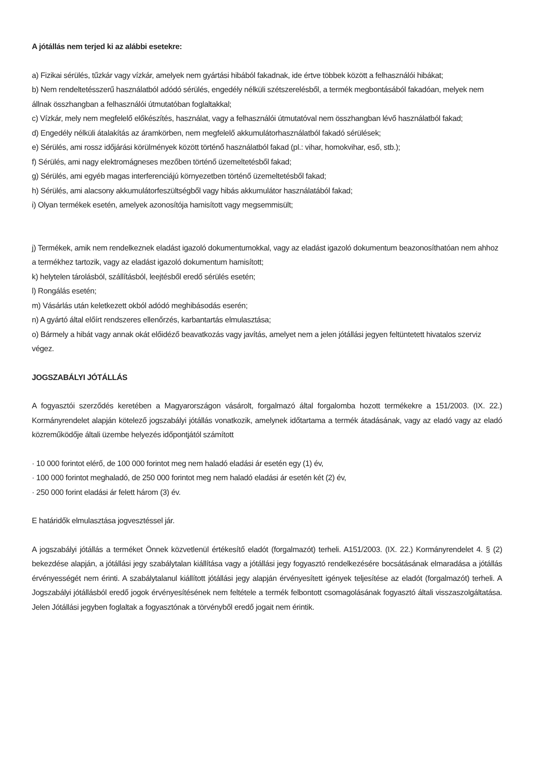A jótállás nem terjed ki az alábbi esetekre:
a) Fizikai sérülés, tűzkár vagy vízkár, amelyek nem gyártási hibából fakadnak, ide értve többek között a felhasználói hibákat;
b) Nem rendeltetésszerű használatból adódó sérülés, engedély nélküli szétszerelésből, a termék megbontásából fakadóan, melyek nem állnak összhangban a felhasználói útmutatóban foglaltakkal;
c) Vízkár, mely nem megfelelő előkészítés, használat, vagy a felhasználói útmutatóval nem összhangban lévő használatból fakad;
d) Engedély nélküli átalakítás az áramkörben, nem megfelelő akkumulátorhasználatból fakadó sérülések;
e) Sérülés, ami rossz időjárási körülmények között történő használatból fakad (pl.: vihar, homokvihar, eső, stb.);
f) Sérülés, ami nagy elektromágneses mezőben történő üzemeltetésből fakad;
g) Sérülés, ami egyéb magas interferenciájú környezetben történő üzemeltetésből fakad;
h) Sérülés, ami alacsony akkumulátorfeszültségből vagy hibás akkumulátor használatából fakad;
i) Olyan termékek esetén, amelyek azonosítója hamisított vagy megsemmisült;
j) Termékek, amik nem rendelkeznek eladást igazoló dokumentumokkal, vagy az eladást igazoló dokumentum beazonosíthatóan nem ahhoz a termékhez tartozik, vagy az eladást igazoló dokumentum hamisított;
k) helytelen tárolásból, szállításból, leejtésből eredő sérülés esetén;
l) Rongálás esetén;
m) Vásárlás után keletkezett okból adódó meghibásodás eserén;
n) A gyártó által előírt rendszeres ellenőrzés, karbantartás elmulasztása;
o) Bármely a hibát vagy annak okát előidéző beavatkozás vagy javítás, amelyet nem a jelen jótállási jegyen feltüntetett hivatalos szerviz végez.
JOGSZABÁLYI JÓTÁLLÁS
A fogyasztói szerződés keretében a Magyarországon vásárolt, forgalmazó által forgalomba hozott termékekre a 151/2003. (IX. 22.) Kormányrendelet alapján kötelező jogszabályi jótállás vonatkozik, amelynek időtartama a termék átadásának, vagy az eladó vagy az eladó közreműködője általi üzembe helyezés időpontjától számított
· 10 000 forintot elérő, de 100 000 forintot meg nem haladó eladási ár esetén egy (1) év,
· 100 000 forintot meghaladó, de 250 000 forintot meg nem haladó eladási ár esetén két (2) év,
· 250 000 forint eladási ár felett három (3) év.
E határidők elmulasztása jogvesztéssel jár.
A jogszabályi jótállás a terméket Önnek közvetlenül értékesítő eladót (forgalmazót) terheli. A151/2003. (IX. 22.) Kormányrendelet 4. § (2) bekezdése alapján, a jótállási jegy szabálytalan kiállítása vagy a jótállási jegy fogyasztó rendelkezésére bocsátásának elmaradása a jótállás érvényességét nem érinti. A szabálytalanul kiállított jótállási jegy alapján érvényesített igények teljesítése az eladót (forgalmazót) terheli. A Jogszabályi jótállásból eredő jogok érvényesítésének nem feltétele a termék felbontott csomagolásának fogyasztó általi visszaszolgáltatása. Jelen Jótállási jegyben foglaltak a fogyasztónak a törvényből eredő jogait nem érintik.